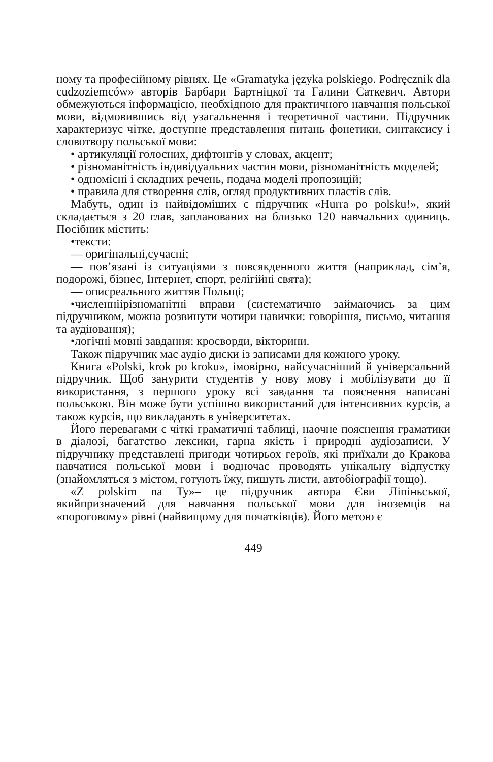ному та професійному рівнях. Це «Gramatyka języka polskiego. Podręcznik dla cudzoziemców» авторів Барбари Бартніцкої та Галини Саткевич. Автори обмежуються інформацією, необхідною для практичного навчання польської мови, відмовившись від узагальнення і теоретичної частини. Підручник характеризує чітке, доступне представлення питань фонетики, синтаксису і словотвору польської мови:
• артикуляції голосних, дифтонгів у словах, акцент;
• різноманітність індивідуальних частин мови, різноманітність моделей;
• одномісні і складних речень, подача моделі пропозицій;
• правила для створення слів, огляд продуктивних пластів слів.
Мабуть, один із найвідоміших є підручник «Hurra po polsku!», який складається з 20 глав, запланованих на близько 120 навчальних одиниць. Посібник містить:
•тексти:
— оригінальні,сучасні;
— пов’язані із ситуаціями з повсякденного життя (наприклад, сім’я, подорожі, бізнес, Інтернет, спорт, релігійні свята);
— описреального життяв Польщі;
•численніірізноманітні вправи (систематично займаючись за цим підручником, можна розвинути чотири навички: говоріння, письмо, читання та аудіювання);
•логічні мовні завдання: кросворди, вікторини.
Також підручник має аудіо диски із записами для кожного уроку.
Книга «Polski, krok po kroku», імовірно, найсучасніший й універсальний підручник. Щоб занурити студентів у нову мову і мобілізувати до її використання, з першого уроку всі завдання та пояснення написані польською. Він може бути успішно використаний для інтенсивних курсів, а також курсів, що викладають в університетах.
Його перевагами є чіткі граматичні таблиці, наочне пояснення граматики в діалозі, багатство лексики, гарна якість і природні аудіозаписи. У підручнику представлені пригоди чотирьох героїв, які приїхали до Кракова навчатися польської мови і водночас проводять унікальну відпустку (знайомляться з містом, готують їжу, пишуть листи, автобіографії тощо).
«Z polskim na Ty»– це підручник автора Єви Ліпіньської, якийпризначений для навчання польської мови для іноземців на «пороговому» рівні (найвищому для початківців). Його метою є
449